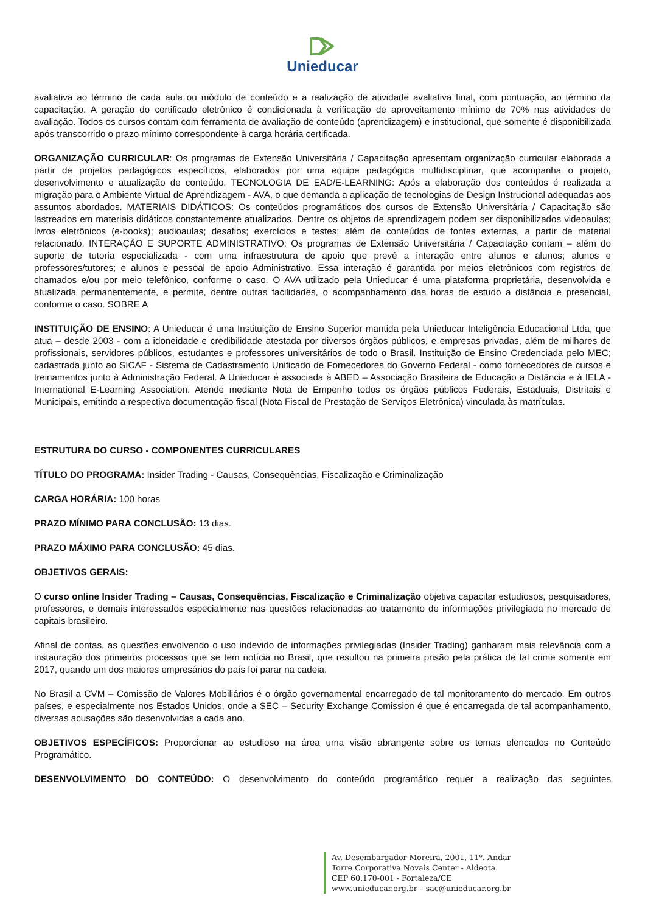Unieducar
avaliativa ao término de cada aula ou módulo de conteúdo e a realização de atividade avaliativa final, com pontuação, ao término da capacitação. A geração do certificado eletrônico é condicionada à verificação de aproveitamento mínimo de 70% nas atividades de avaliação. Todos os cursos contam com ferramenta de avaliação de conteúdo (aprendizagem) e institucional, que somente é disponibilizada após transcorrido o prazo mínimo correspondente à carga horária certificada.
ORGANIZAÇÃO CURRICULAR: Os programas de Extensão Universitária / Capacitação apresentam organização curricular elaborada a partir de projetos pedagógicos específicos, elaborados por uma equipe pedagógica multidisciplinar, que acompanha o projeto, desenvolvimento e atualização de conteúdo. TECNOLOGIA DE EAD/E-LEARNING: Após a elaboração dos conteúdos é realizada a migração para o Ambiente Virtual de Aprendizagem - AVA, o que demanda a aplicação de tecnologias de Design Instrucional adequadas aos assuntos abordados. MATERIAIS DIDÁTICOS: Os conteúdos programáticos dos cursos de Extensão Universitária / Capacitação são lastreados em materiais didáticos constantemente atualizados. Dentre os objetos de aprendizagem podem ser disponibilizados videoaulas; livros eletrônicos (e-books); audioaulas; desafios; exercícios e testes; além de conteúdos de fontes externas, a partir de material relacionado. INTERAÇÃO E SUPORTE ADMINISTRATIVO: Os programas de Extensão Universitária / Capacitação contam – além do suporte de tutoria especializada - com uma infraestrutura de apoio que prevê a interação entre alunos e alunos; alunos e professores/tutores; e alunos e pessoal de apoio Administrativo. Essa interação é garantida por meios eletrônicos com registros de chamados e/ou por meio telefônico, conforme o caso. O AVA utilizado pela Unieducar é uma plataforma proprietária, desenvolvida e atualizada permanentemente, e permite, dentre outras facilidades, o acompanhamento das horas de estudo a distância e presencial, conforme o caso. SOBRE A
INSTITUIÇÃO DE ENSINO: A Unieducar é uma Instituição de Ensino Superior mantida pela Unieducar Inteligência Educacional Ltda, que atua – desde 2003 - com a idoneidade e credibilidade atestada por diversos órgãos públicos, e empresas privadas, além de milhares de profissionais, servidores públicos, estudantes e professores universitários de todo o Brasil. Instituição de Ensino Credenciada pelo MEC; cadastrada junto ao SICAF - Sistema de Cadastramento Unificado de Fornecedores do Governo Federal - como fornecedores de cursos e treinamentos junto à Administração Federal. A Unieducar é associada à ABED – Associação Brasileira de Educação a Distância e à IELA - International E-Learning Association. Atende mediante Nota de Empenho todos os órgãos públicos Federais, Estaduais, Distritais e Municipais, emitindo a respectiva documentação fiscal (Nota Fiscal de Prestação de Serviços Eletrônica) vinculada às matrículas.
ESTRUTURA DO CURSO - COMPONENTES CURRICULARES
TÍTULO DO PROGRAMA: Insider Trading - Causas, Consequências, Fiscalização e Criminalização
CARGA HORÁRIA: 100 horas
PRAZO MÍNIMO PARA CONCLUSÃO: 13 dias.
PRAZO MÁXIMO PARA CONCLUSÃO: 45 dias.
OBJETIVOS GERAIS:
O curso online Insider Trading – Causas, Consequências, Fiscalização e Criminalização objetiva capacitar estudiosos, pesquisadores, professores, e demais interessados especialmente nas questões relacionadas ao tratamento de informações privilegiada no mercado de capitais brasileiro.
Afinal de contas, as questões envolvendo o uso indevido de informações privilegiadas (Insider Trading) ganharam mais relevância com a instauração dos primeiros processos que se tem notícia no Brasil, que resultou na primeira prisão pela prática de tal crime somente em 2017, quando um dos maiores empresários do país foi parar na cadeia.
No Brasil a CVM – Comissão de Valores Mobiliários é o órgão governamental encarregado de tal monitoramento do mercado. Em outros países, e especialmente nos Estados Unidos, onde a SEC – Security Exchange Comission é que é encarregada de tal acompanhamento, diversas acusações são desenvolvidas a cada ano.
OBJETIVOS ESPECÍFICOS: Proporcionar ao estudioso na área uma visão abrangente sobre os temas elencados no Conteúdo Programático.
DESENVOLVIMENTO DO CONTEÚDO: O desenvolvimento do conteúdo programático requer a realização das seguintes
Av. Desembargador Moreira, 2001, 11º. Andar
Torre Corporativa Novais Center - Aldeota
CEP 60.170-001 - Fortaleza/CE
www.unieducar.org.br – sac@unieducar.org.br